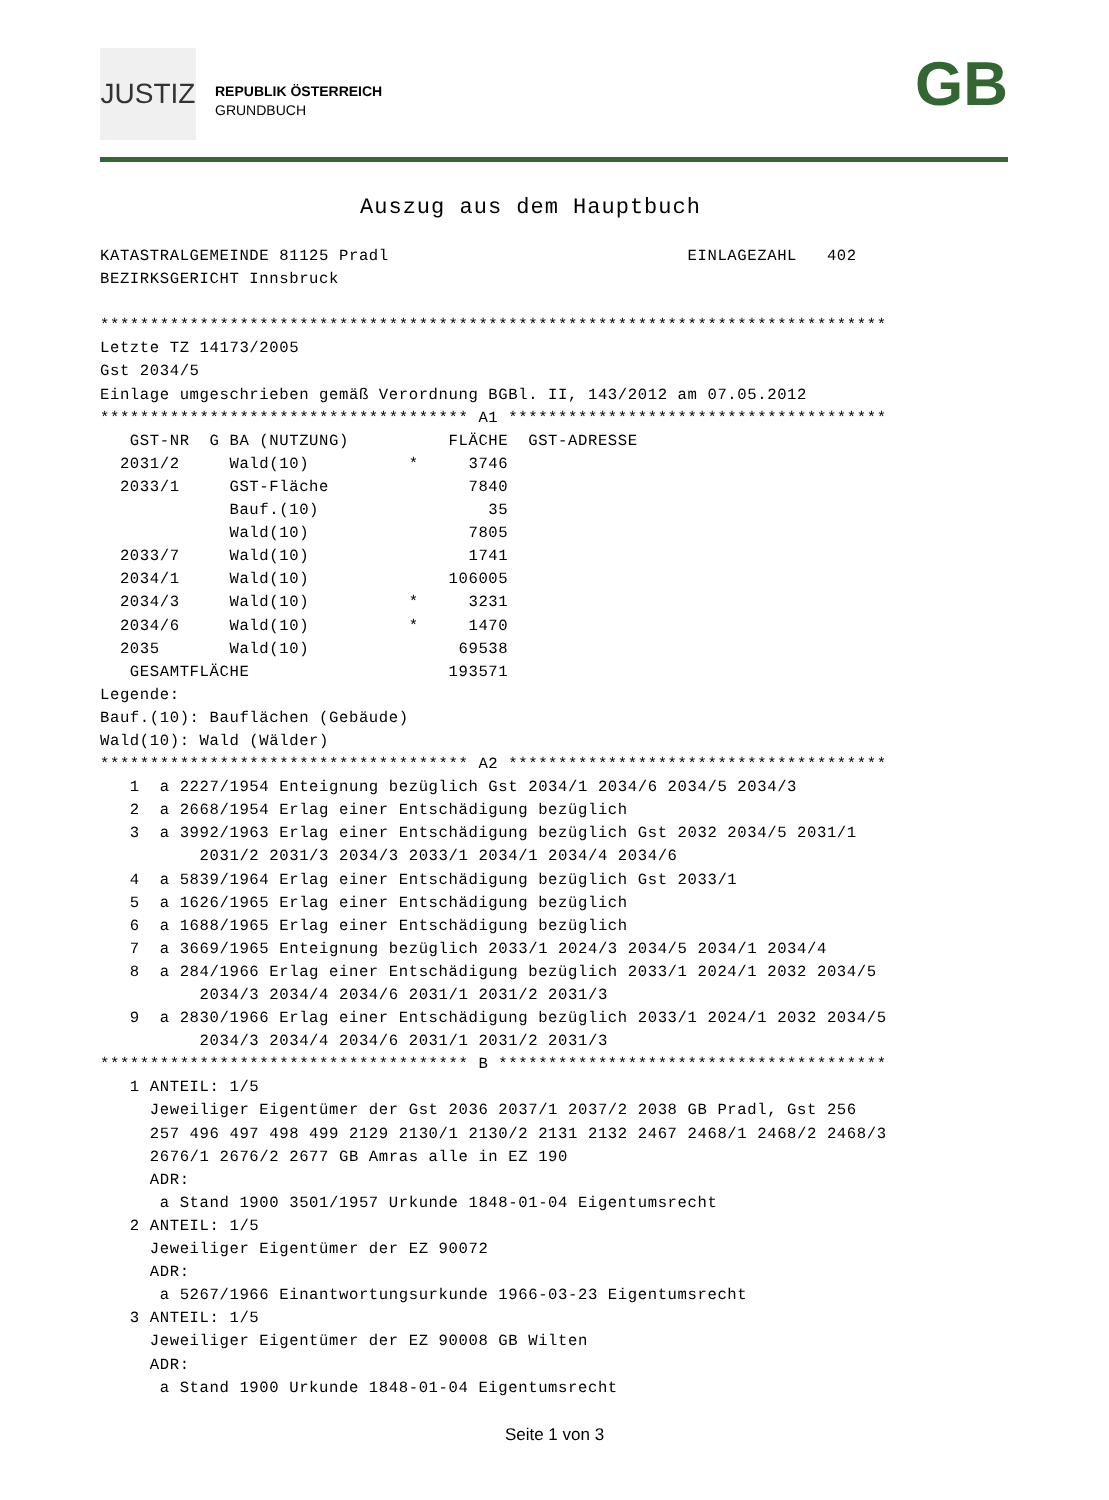JUSTIZ
REPUBLIK ÖSTERREICH
GRUNDBUCH
GB
Auszug aus dem Hauptbuch
KATASTRALGEMEINDE 81125 Pradl                              EINLAGEZAHL   402
BEZIRKSGERICHT Innsbruck

*******************************************************************************
Letzte TZ 14173/2005
Gst 2034/5
Einlage umgeschrieben gemäß Verordnung BGBl. II, 143/2012 am 07.05.2012
************************************* A1 **************************************
   GST-NR  G BA (NUTZUNG)          FLÄCHE  GST-ADRESSE
  2031/2     Wald(10)          *     3746
  2033/1     GST-Fläche              7840
             Bauf.(10)                 35
             Wald(10)                7805
  2033/7     Wald(10)                1741
  2034/1     Wald(10)              106005
  2034/3     Wald(10)          *     3231
  2034/6     Wald(10)          *     1470
  2035       Wald(10)               69538
   GESAMTFLÄCHE                    193571
Legende:
Bauf.(10): Bauflächen (Gebäude)
Wald(10): Wald (Wälder)
************************************* A2 **************************************
   1  a 2227/1954 Enteignung bezüglich Gst 2034/1 2034/6 2034/5 2034/3
   2  a 2668/1954 Erlag einer Entschädigung bezüglich
   3  a 3992/1963 Erlag einer Entschädigung bezüglich Gst 2032 2034/5 2031/1
          2031/2 2031/3 2034/3 2033/1 2034/1 2034/4 2034/6
   4  a 5839/1964 Erlag einer Entschädigung bezüglich Gst 2033/1
   5  a 1626/1965 Erlag einer Entschädigung bezüglich
   6  a 1688/1965 Erlag einer Entschädigung bezüglich
   7  a 3669/1965 Enteignung bezüglich 2033/1 2024/3 2034/5 2034/1 2034/4
   8  a 284/1966 Erlag einer Entschädigung bezüglich 2033/1 2024/1 2032 2034/5
          2034/3 2034/4 2034/6 2031/1 2031/2 2031/3
   9  a 2830/1966 Erlag einer Entschädigung bezüglich 2033/1 2024/1 2032 2034/5
          2034/3 2034/4 2034/6 2031/1 2031/2 2031/3
************************************* B ***************************************
   1 ANTEIL: 1/5
     Jeweiliger Eigentümer der Gst 2036 2037/1 2037/2 2038 GB Pradl, Gst 256
     257 496 497 498 499 2129 2130/1 2130/2 2131 2132 2467 2468/1 2468/2 2468/3
     2676/1 2676/2 2677 GB Amras alle in EZ 190
     ADR:
      a Stand 1900 3501/1957 Urkunde 1848-01-04 Eigentumsrecht
   2 ANTEIL: 1/5
     Jeweiliger Eigentümer der EZ 90072
     ADR:
      a 5267/1966 Einantwortungsurkunde 1966-03-23 Eigentumsrecht
   3 ANTEIL: 1/5
     Jeweiliger Eigentümer der EZ 90008 GB Wilten
     ADR:
      a Stand 1900 Urkunde 1848-01-04 Eigentumsrecht
Seite 1 von 3